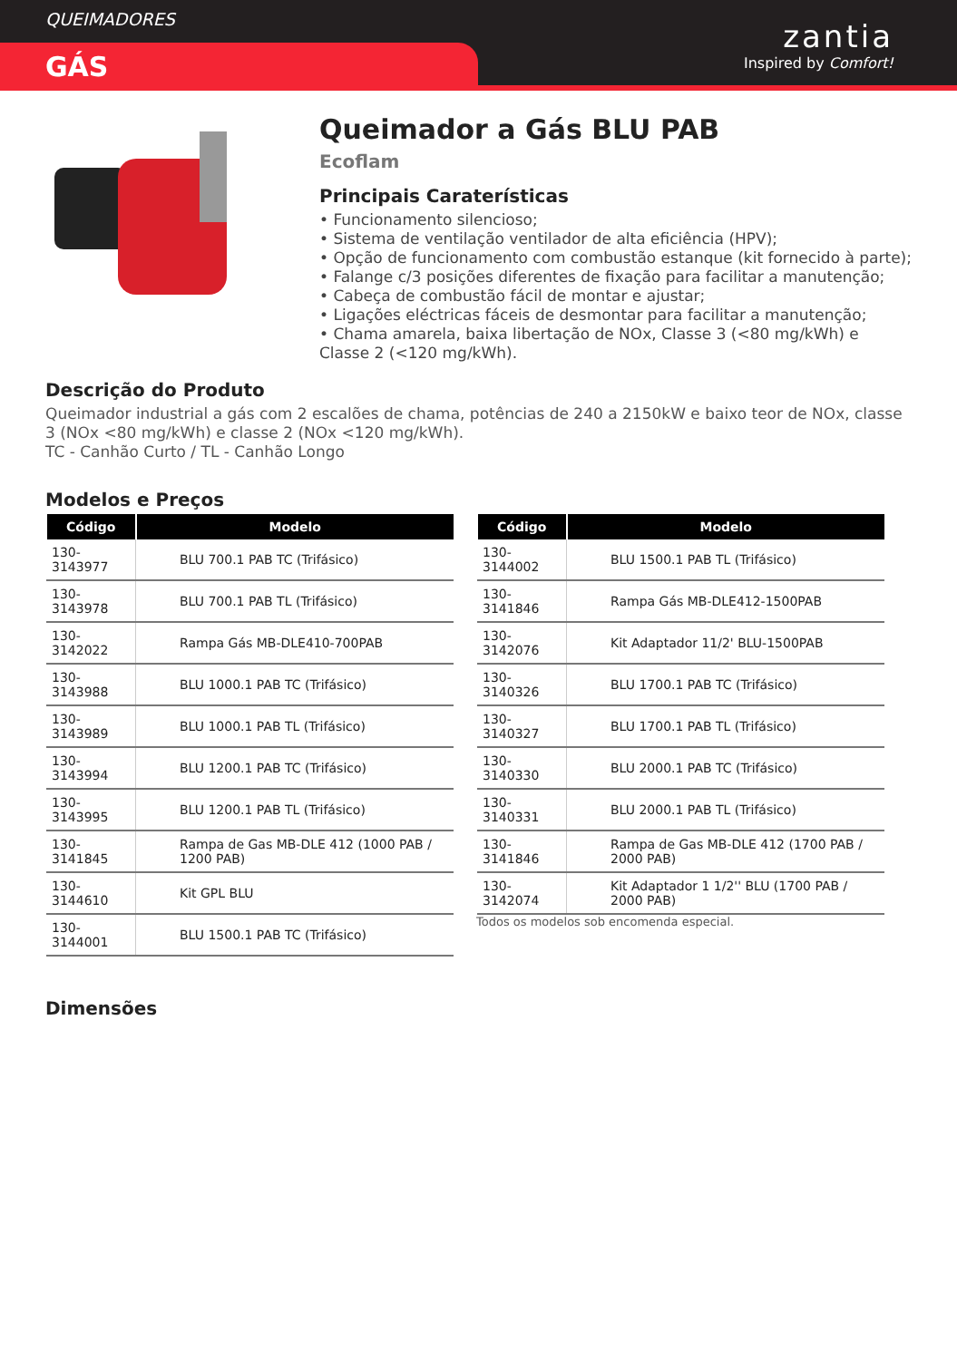QUEIMADORES
GÁS
zantia
Inspired by Comfort!
Queimador a Gás BLU PAB
Ecoflam
Principais Caraterísticas
• Funcionamento silencioso;
• Sistema de ventilação ventilador de alta eficiência (HPV);
• Opção de funcionamento com combustão estanque (kit fornecido à parte);
• Falange c/3 posições diferentes de fixação para facilitar a manutenção;
• Cabeça de combustão fácil de montar e ajustar;
• Ligações eléctricas fáceis de desmontar para facilitar a manutenção;
• Chama amarela, baixa libertação de NOx, Classe 3 (<80 mg/kWh) e Classe 2 (<120 mg/kWh).
Descrição do Produto
Queimador industrial a gás com 2 escalões de chama, potências de 240 a 2150kW e baixo teor de NOx, classe 3 (NOx <80 mg/kWh) e classe 2 (NOx <120 mg/kWh).
TC - Canhão Curto / TL - Canhão Longo
Modelos e Preços
| Código | Modelo |
| --- | --- |
| 130-3143977 | BLU 700.1 PAB TC (Trifásico) |
| 130-3143978 | BLU 700.1 PAB TL (Trifásico) |
| 130-3142022 | Rampa Gás MB-DLE410-700PAB |
| 130-3143988 | BLU 1000.1 PAB TC (Trifásico) |
| 130-3143989 | BLU 1000.1 PAB TL (Trifásico) |
| 130-3143994 | BLU 1200.1 PAB TC (Trifásico) |
| 130-3143995 | BLU 1200.1 PAB TL (Trifásico) |
| 130-3141845 | Rampa de Gas MB-DLE 412 (1000 PAB / 1200 PAB) |
| 130-3144610 | Kit GPL BLU |
| 130-3144001 | BLU 1500.1 PAB TC (Trifásico) |
| Código | Modelo |
| --- | --- |
| 130-3144002 | BLU 1500.1 PAB TL (Trifásico) |
| 130-3141846 | Rampa Gás MB-DLE412-1500PAB |
| 130-3142076 | Kit Adaptador 11/2' BLU-1500PAB |
| 130-3140326 | BLU 1700.1 PAB TC (Trifásico) |
| 130-3140327 | BLU 1700.1 PAB TL (Trifásico) |
| 130-3140330 | BLU 2000.1 PAB TC (Trifásico) |
| 130-3140331 | BLU 2000.1 PAB TL (Trifásico) |
| 130-3141846 | Rampa de Gas MB-DLE 412 (1700 PAB / 2000 PAB) |
| 130-3142074 | Kit Adaptador 1 1/2'' BLU (1700 PAB / 2000 PAB) |
Todos os modelos sob encomenda especial.
Dimensões